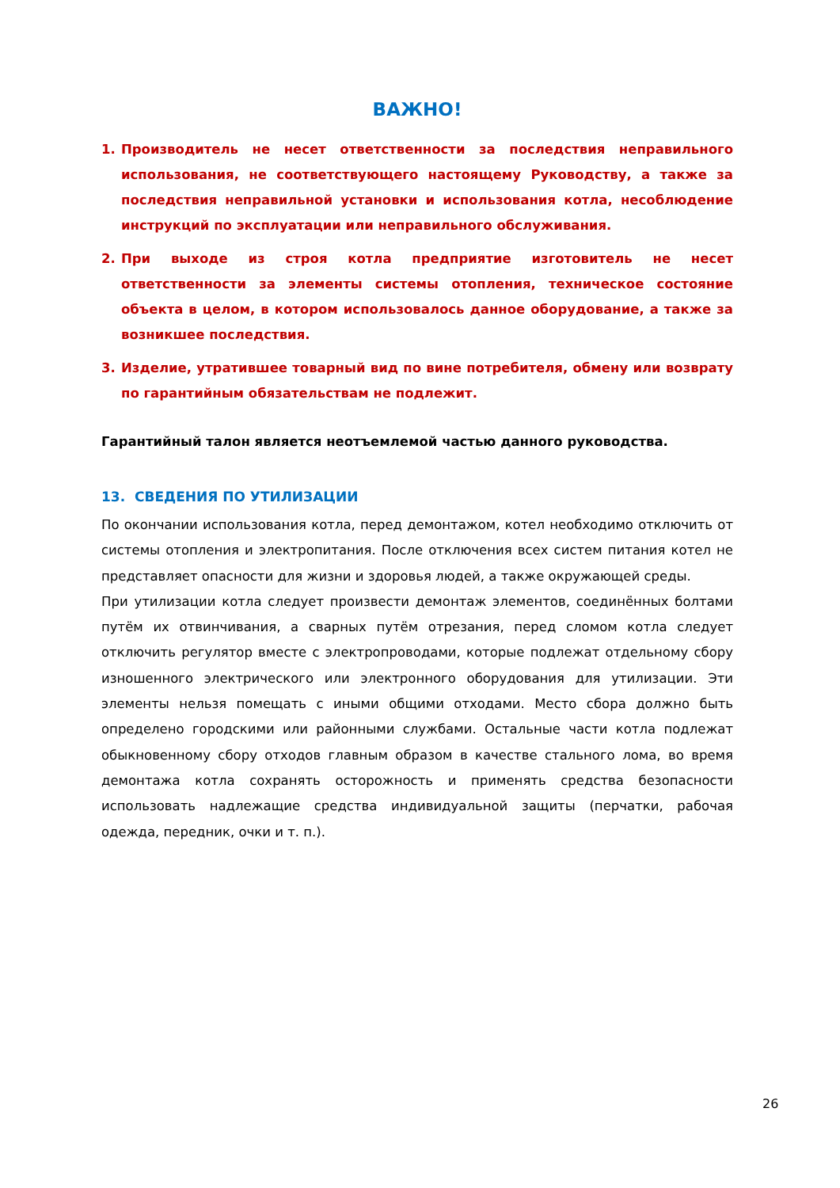ВАЖНО!
1. Производитель не несет ответственности за последствия неправильного использования, не соответствующего настоящему Руководству, а также за последствия неправильной установки и использования котла, несоблюдение инструкций по эксплуатации или неправильного обслуживания.
2. При выходе из строя котла предприятие изготовитель не несет ответственности за элементы системы отопления, техническое состояние объекта в целом, в котором использовалось данное оборудование, а также за возникшее последствия.
3. Изделие, утратившее товарный вид по вине потребителя, обмену или возврату по гарантийным обязательствам не подлежит.
Гарантийный талон является неотъемлемой частью данного руководства.
13. СВЕДЕНИЯ ПО УТИЛИЗАЦИИ
По окончании использования котла, перед демонтажом, котел необходимо отключить от системы отопления и электропитания. После отключения всех систем питания котел не представляет опасности для жизни и здоровья людей, а также окружающей среды.
При утилизации котла следует произвести демонтаж элементов, соединённых болтами путём их отвинчивания, а сварных путём отрезания, перед сломом котла следует отключить регулятор вместе с электропроводами, которые подлежат отдельному сбору изношенного электрического или электронного оборудования для утилизации. Эти элементы нельзя помещать с иными общими отходами. Место сбора должно быть определено городскими или районными службами. Остальные части котла подлежат обыкновенному сбору отходов главным образом в качестве стального лома, во время демонтажа котла сохранять осторожность и применять средства безопасности использовать надлежащие средства индивидуальной защиты (перчатки, рабочая одежда, передник, очки и т. п.).
26